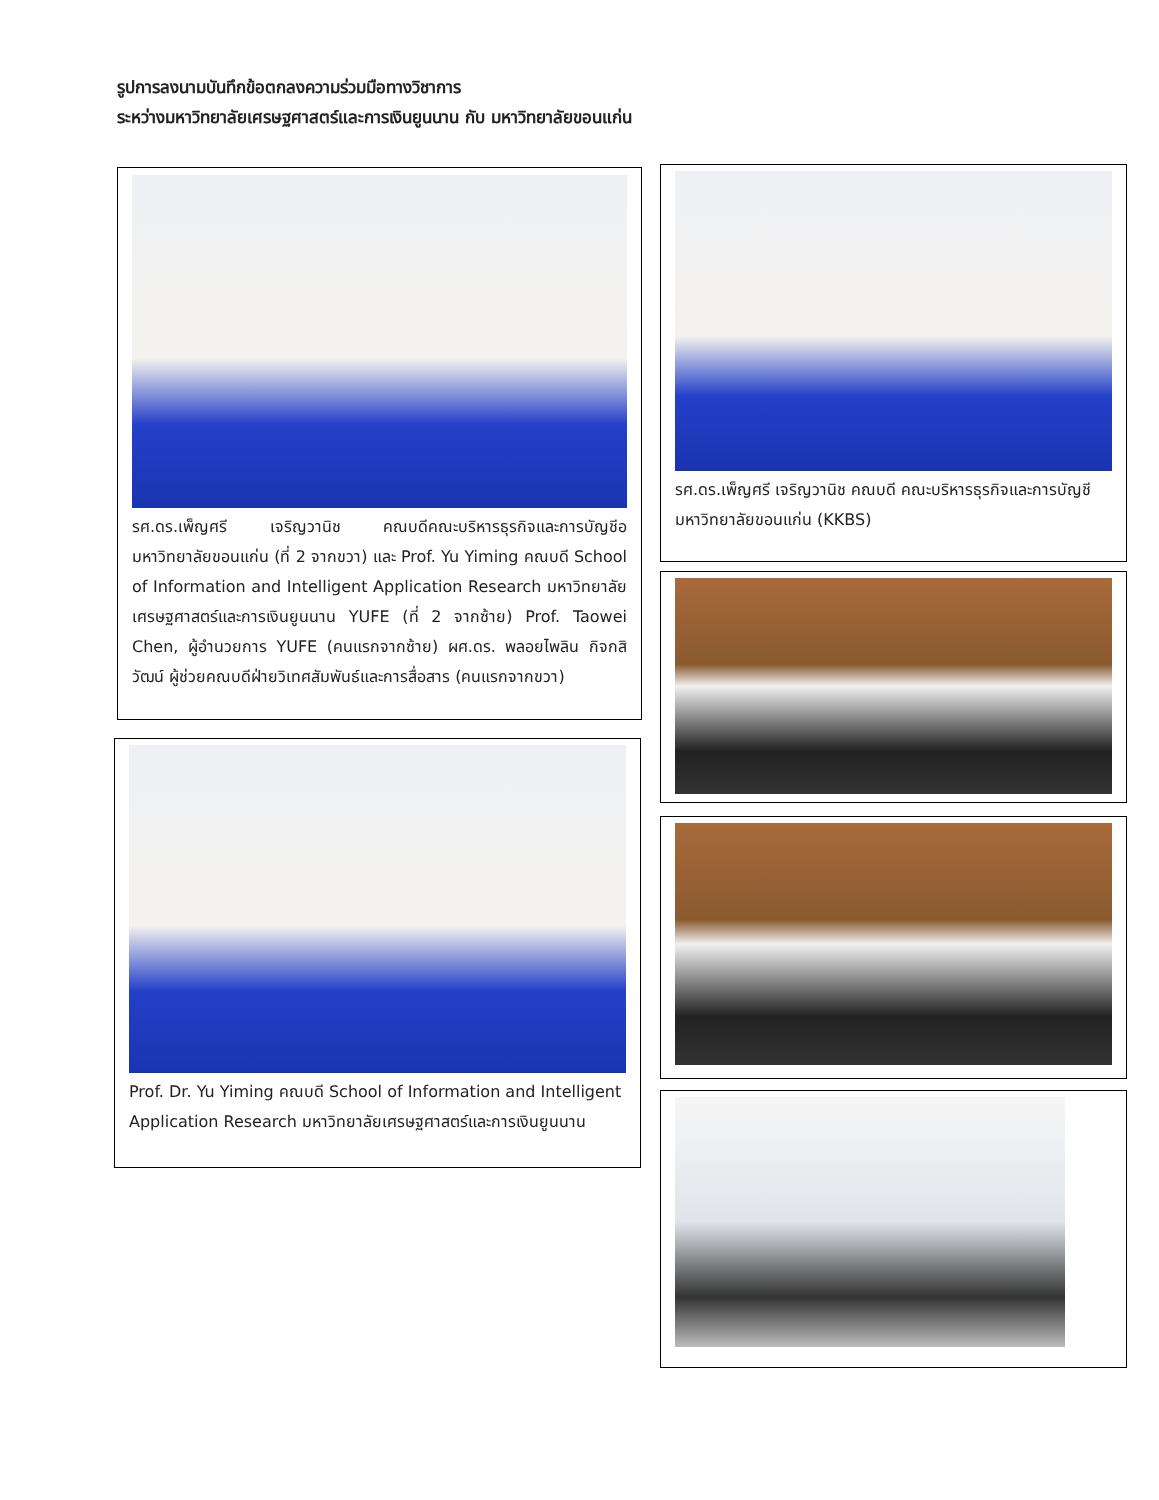รูปการลงนามบันทึกข้อตกลงความร่วมมือทางวิชาการ
ระหว่างมหาวิทยาลัยเศรษฐศาสตร์และการเงินยูนนาน กับ มหาวิทยาลัยขอนแก่น
รศ.ดร.เพ็ญศรี เจริญวานิช คณบดีคณะบริหารธุรกิจและการบัญชีอ มหาวิทยาลัยขอนแก่น (ที่ 2 จากขวา) และ Prof. Yu Yiming คณบดี School of Information and Intelligent Application Research มหาวิทยาลัยเศรษฐศาสตร์และการเงินยูนนาน YUFE (ที่ 2 จากซ้าย) Prof. Taowei Chen, ผู้อำนวยการ YUFE (คนแรกจากซ้าย) ผศ.ดร. พลอยไพลิน กิจกสิวัฒน์ ผู้ช่วยคณบดีฝ่ายวิเทศสัมพันธ์และการสื่อสาร (คนแรกจากขวา)
รศ.ดร.เพ็ญศรี เจริญวานิช คณบดี คณะบริหารธุรกิจและการบัญชี มหาวิทยาลัยขอนแก่น (KKBS)
Prof. Dr. Yu Yiming คณบดี School of Information and Intelligent Application Research มหาวิทยาลัยเศรษฐศาสตร์และการเงินยูนนาน